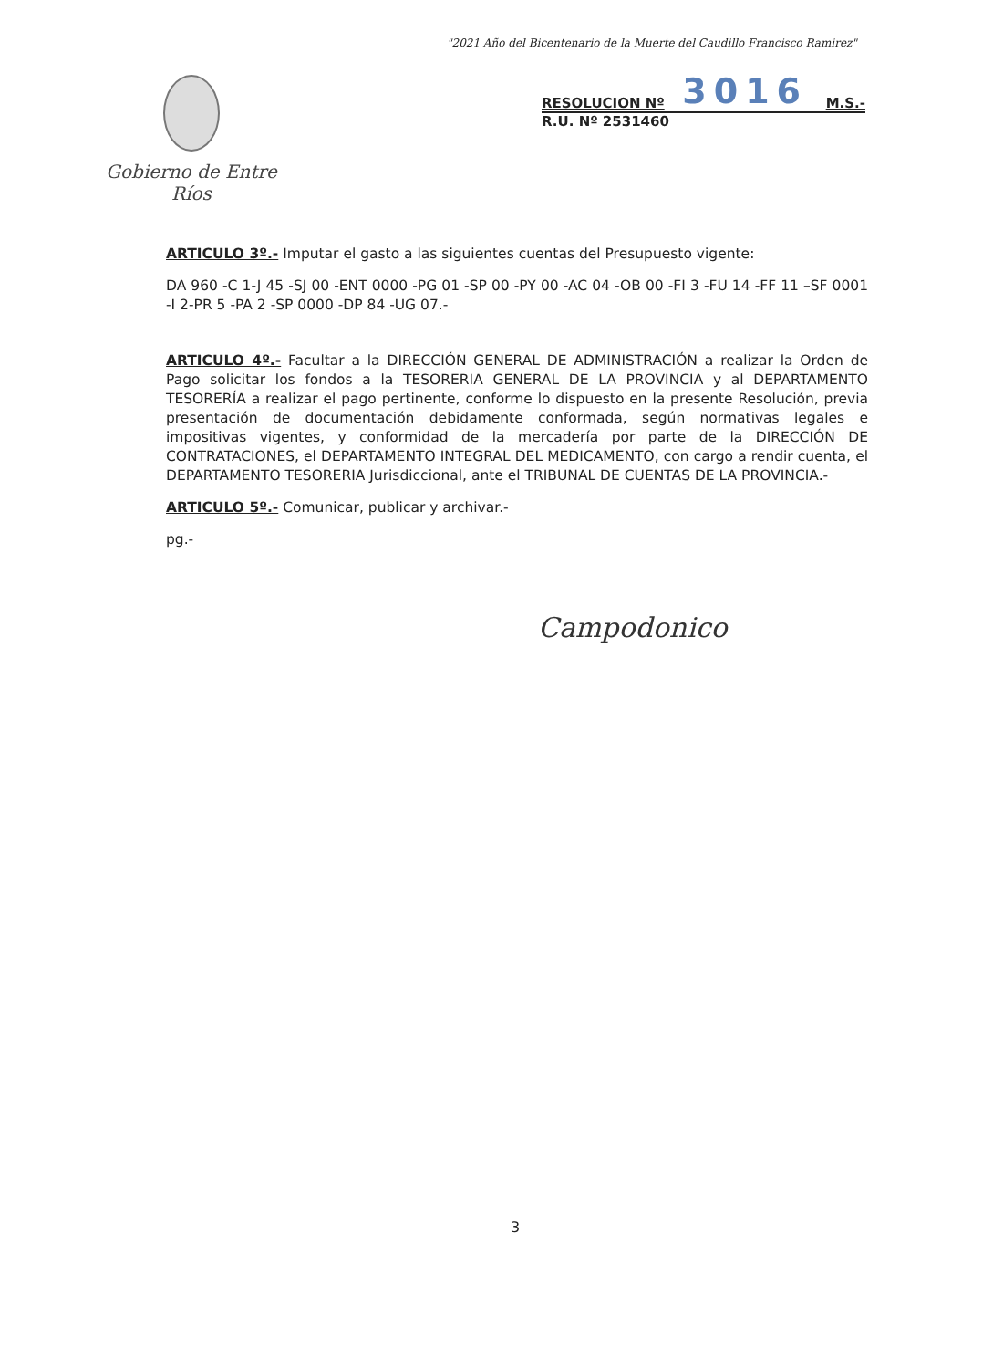"2021 Año del Bicentenario de la Muerte del Caudillo Francisco Ramirez"
Gobierno de Entre Ríos
RESOLUCION Nº 3016 M.S.-
R.U. Nº 2531460
ARTICULO 3º.- Imputar el gasto a las siguientes cuentas del Presupuesto vigente:
DA 960 -C 1-J 45 -SJ 00 -ENT 0000 -PG 01 -SP 00 -PY 00 -AC 04 -OB 00 -FI 3 -FU 14 -FF 11 –SF 0001 -I 2-PR 5 -PA 2 -SP 0000 -DP 84 -UG 07.-
ARTICULO 4º.- Facultar a la DIRECCIÓN GENERAL DE ADMINISTRACIÓN a realizar la Orden de Pago solicitar los fondos a la TESORERIA GENERAL DE LA PROVINCIA y al DEPARTAMENTO TESORERÍA a realizar el pago pertinente, conforme lo dispuesto en la presente Resolución, previa presentación de documentación debidamente conformada, según normativas legales e impositivas vigentes, y conformidad de la mercadería por parte de la DIRECCIÓN DE CONTRATACIONES, el DEPARTAMENTO INTEGRAL DEL MEDICAMENTO, con cargo a rendir cuenta, el DEPARTAMENTO TESORERIA Jurisdiccional, ante el TRIBUNAL DE CUENTAS DE LA PROVINCIA.-
ARTICULO 5º.- Comunicar, publicar y archivar.-
pg.-
Campodonico
3